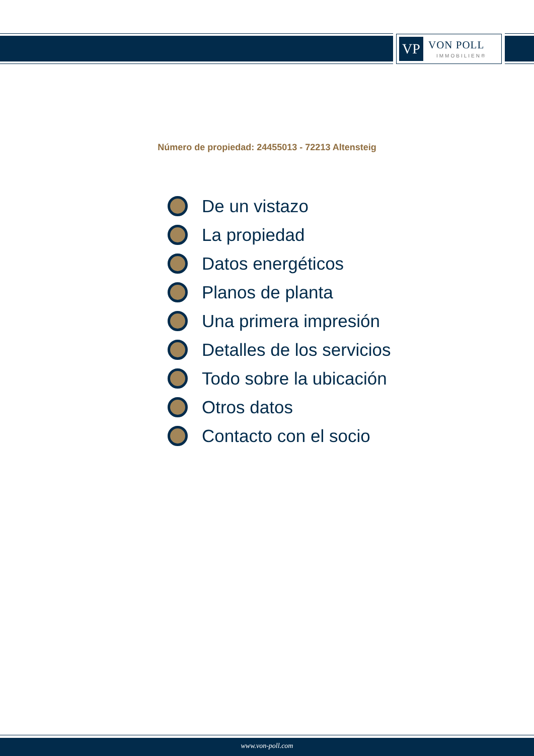VP
VON POLL
IMMOBILIEN®
Número de propiedad: 24455013 - 72213 Altensteig
De un vistazo
La propiedad
Datos energéticos
Planos de planta
Una primera impresión
Detalles de los servicios
Todo sobre la ubicación
Otros datos
Contacto con el socio
www.von-poll.com